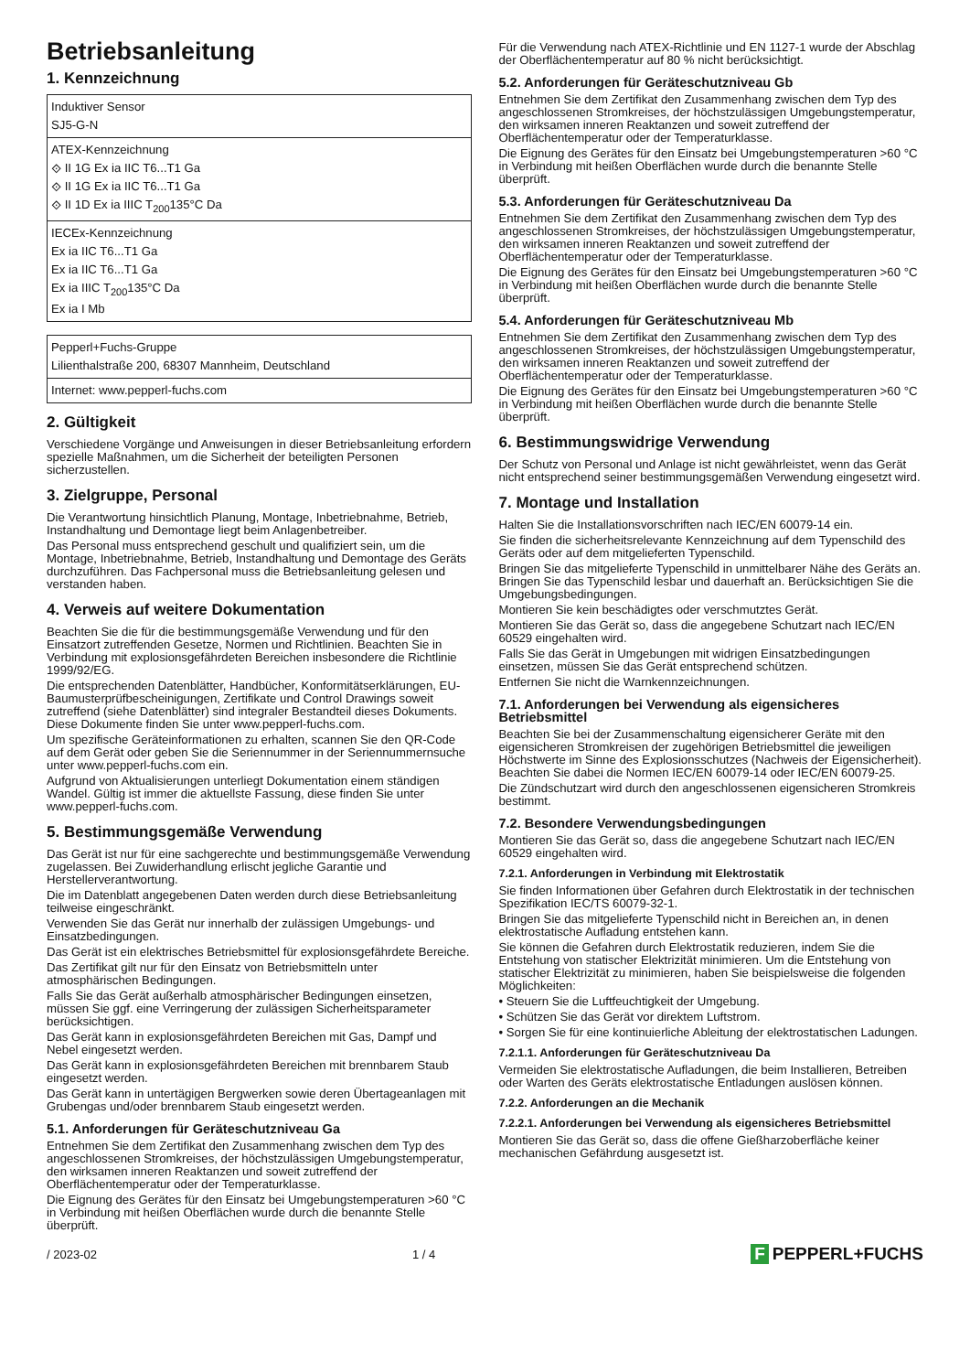Betriebsanleitung
1. Kennzeichnung
| Induktiver Sensor SJ5-G-N |
| ATEX-Kennzeichnung ⟐ II 1G Ex ia IIC T6...T1 Ga ⟐ II 1G Ex ia IIC T6...T1 Ga ⟐ II 1D Ex ia IIIC T<sub>200</sub>135°C Da |
| IECEx-Kennzeichnung Ex ia IIC T6...T1 Ga Ex ia IIC T6...T1 Ga Ex ia IIIC T<sub>200</sub>135°C Da Ex ia I Mb |
| Pepperl+Fuchs-Gruppe Lilienthalstraße 200, 68307 Mannheim, Deutschland |
| Internet: www.pepperl-fuchs.com |
2. Gültigkeit
Verschiedene Vorgänge und Anweisungen in dieser Betriebsanleitung erfordern spezielle Maßnahmen, um die Sicherheit der beteiligten Personen sicherzustellen.
3. Zielgruppe, Personal
Die Verantwortung hinsichtlich Planung, Montage, Inbetriebnahme, Betrieb, Instandhaltung und Demontage liegt beim Anlagenbetreiber.
Das Personal muss entsprechend geschult und qualifiziert sein, um die Montage, Inbetriebnahme, Betrieb, Instandhaltung und Demontage des Geräts durchzuführen. Das Fachpersonal muss die Betriebsanleitung gelesen und verstanden haben.
4. Verweis auf weitere Dokumentation
Beachten Sie die für die bestimmungsgemäße Verwendung und für den Einsatzort zutreffenden Gesetze, Normen und Richtlinien. Beachten Sie in Verbindung mit explosionsgefährdeten Bereichen insbesondere die Richtlinie 1999/92/EG.
Die entsprechenden Datenblätter, Handbücher, Konformitätserklärungen, EU-Baumusterprüfbescheinigungen, Zertifikate und Control Drawings soweit zutreffend (siehe Datenblätter) sind integraler Bestandteil dieses Dokuments. Diese Dokumente finden Sie unter www.pepperl-fuchs.com.
Um spezifische Geräteinformationen zu erhalten, scannen Sie den QR-Code auf dem Gerät oder geben Sie die Seriennummer in der Seriennummernsuche unter www.pepperl-fuchs.com ein.
Aufgrund von Aktualisierungen unterliegt Dokumentation einem ständigen Wandel. Gültig ist immer die aktuellste Fassung, diese finden Sie unter www.pepperl-fuchs.com.
5. Bestimmungsgemäße Verwendung
Das Gerät ist nur für eine sachgerechte und bestimmungsgemäße Verwendung zugelassen. Bei Zuwiderhandlung erlischt jegliche Garantie und Herstellerverantwortung.
Die im Datenblatt angegebenen Daten werden durch diese Betriebsanleitung teilweise eingeschränkt.
Verwenden Sie das Gerät nur innerhalb der zulässigen Umgebungs- und Einsatzbedingungen.
Das Gerät ist ein elektrisches Betriebsmittel für explosionsgefährdete Bereiche.
Das Zertifikat gilt nur für den Einsatz von Betriebsmitteln unter atmosphärischen Bedingungen.
Falls Sie das Gerät außerhalb atmosphärischer Bedingungen einsetzen, müssen Sie ggf. eine Verringerung der zulässigen Sicherheitsparameter berücksichtigen.
Das Gerät kann in explosionsgefährdeten Bereichen mit Gas, Dampf und Nebel eingesetzt werden.
Das Gerät kann in explosionsgefährdeten Bereichen mit brennbarem Staub eingesetzt werden.
Das Gerät kann in untertägigen Bergwerken sowie deren Übertageanlagen mit Grubengas und/oder brennbarem Staub eingesetzt werden.
5.1. Anforderungen für Geräteschutzniveau Ga
Entnehmen Sie dem Zertifikat den Zusammenhang zwischen dem Typ des angeschlossenen Stromkreises, der höchstzulässigen Umgebungstemperatur, den wirksamen inneren Reaktanzen und soweit zutreffend der Oberflächentemperatur oder der Temperaturklasse.
Die Eignung des Gerätes für den Einsatz bei Umgebungstemperaturen >60 °C in Verbindung mit heißen Oberflächen wurde durch die benannte Stelle überprüft.
Für die Verwendung nach ATEX-Richtlinie und EN 1127-1 wurde der Abschlag der Oberflächentemperatur auf 80 % nicht berücksichtigt.
5.2. Anforderungen für Geräteschutzniveau Gb
Entnehmen Sie dem Zertifikat den Zusammenhang zwischen dem Typ des angeschlossenen Stromkreises, der höchstzulässigen Umgebungstemperatur, den wirksamen inneren Reaktanzen und soweit zutreffend der Oberflächentemperatur oder der Temperaturklasse.
Die Eignung des Gerätes für den Einsatz bei Umgebungstemperaturen >60 °C in Verbindung mit heißen Oberflächen wurde durch die benannte Stelle überprüft.
5.3. Anforderungen für Geräteschutzniveau Da
Entnehmen Sie dem Zertifikat den Zusammenhang zwischen dem Typ des angeschlossenen Stromkreises, der höchstzulässigen Umgebungstemperatur, den wirksamen inneren Reaktanzen und soweit zutreffend der Oberflächentemperatur oder der Temperaturklasse.
Die Eignung des Gerätes für den Einsatz bei Umgebungstemperaturen >60 °C in Verbindung mit heißen Oberflächen wurde durch die benannte Stelle überprüft.
5.4. Anforderungen für Geräteschutzniveau Mb
Entnehmen Sie dem Zertifikat den Zusammenhang zwischen dem Typ des angeschlossenen Stromkreises, der höchstzulässigen Umgebungstemperatur, den wirksamen inneren Reaktanzen und soweit zutreffend der Oberflächentemperatur oder der Temperaturklasse.
Die Eignung des Gerätes für den Einsatz bei Umgebungstemperaturen >60 °C in Verbindung mit heißen Oberflächen wurde durch die benannte Stelle überprüft.
6. Bestimmungswidrige Verwendung
Der Schutz von Personal und Anlage ist nicht gewährleistet, wenn das Gerät nicht entsprechend seiner bestimmungsgemäßen Verwendung eingesetzt wird.
7. Montage und Installation
Halten Sie die Installationsvorschriften nach IEC/EN 60079-14 ein.
Sie finden die sicherheitsrelevante Kennzeichnung auf dem Typenschild des Geräts oder auf dem mitgelieferten Typenschild.
Bringen Sie das mitgelieferte Typenschild in unmittelbarer Nähe des Geräts an. Bringen Sie das Typenschild lesbar und dauerhaft an. Berücksichtigen Sie die Umgebungsbedingungen.
Montieren Sie kein beschädigtes oder verschmutztes Gerät.
Montieren Sie das Gerät so, dass die angegebene Schutzart nach IEC/EN 60529 eingehalten wird.
Falls Sie das Gerät in Umgebungen mit widrigen Einsatzbedingungen einsetzen, müssen Sie das Gerät entsprechend schützen.
Entfernen Sie nicht die Warnkennzeichnungen.
7.1. Anforderungen bei Verwendung als eigensicheres Betriebsmittel
Beachten Sie bei der Zusammenschaltung eigensicherer Geräte mit den eigensicheren Stromkreisen der zugehörigen Betriebsmittel die jeweiligen Höchstwerte im Sinne des Explosionsschutzes (Nachweis der Eigensicherheit). Beachten Sie dabei die Normen IEC/EN 60079-14 oder IEC/EN 60079-25.
Die Zündschutzart wird durch den angeschlossenen eigensicheren Stromkreis bestimmt.
7.2. Besondere Verwendungsbedingungen
Montieren Sie das Gerät so, dass die angegebene Schutzart nach IEC/EN 60529 eingehalten wird.
7.2.1. Anforderungen in Verbindung mit Elektrostatik
Sie finden Informationen über Gefahren durch Elektrostatik in der technischen Spezifikation IEC/TS 60079-32-1.
Bringen Sie das mitgelieferte Typenschild nicht in Bereichen an, in denen elektrostatische Aufladung entstehen kann.
Sie können die Gefahren durch Elektrostatik reduzieren, indem Sie die Entstehung von statischer Elektrizität minimieren. Um die Entstehung von statischer Elektrizität zu minimieren, haben Sie beispielsweise die folgenden Möglichkeiten:
• Steuern Sie die Luftfeuchtigkeit der Umgebung.
• Schützen Sie das Gerät vor direktem Luftstrom.
• Sorgen Sie für eine kontinuierliche Ableitung der elektrostatischen Ladungen.
7.2.1.1. Anforderungen für Geräteschutzniveau Da
Vermeiden Sie elektrostatische Aufladungen, die beim Installieren, Betreiben oder Warten des Geräts elektrostatische Entladungen auslösen können.
7.2.2. Anforderungen an die Mechanik
7.2.2.1. Anforderungen bei Verwendung als eigensicheres Betriebsmittel
Montieren Sie das Gerät so, dass die offene Gießharzoberfläche keiner mechanischen Gefährdung ausgesetzt ist.
/ 2023-02 1 / 4 F PEPPERL+FUCHS